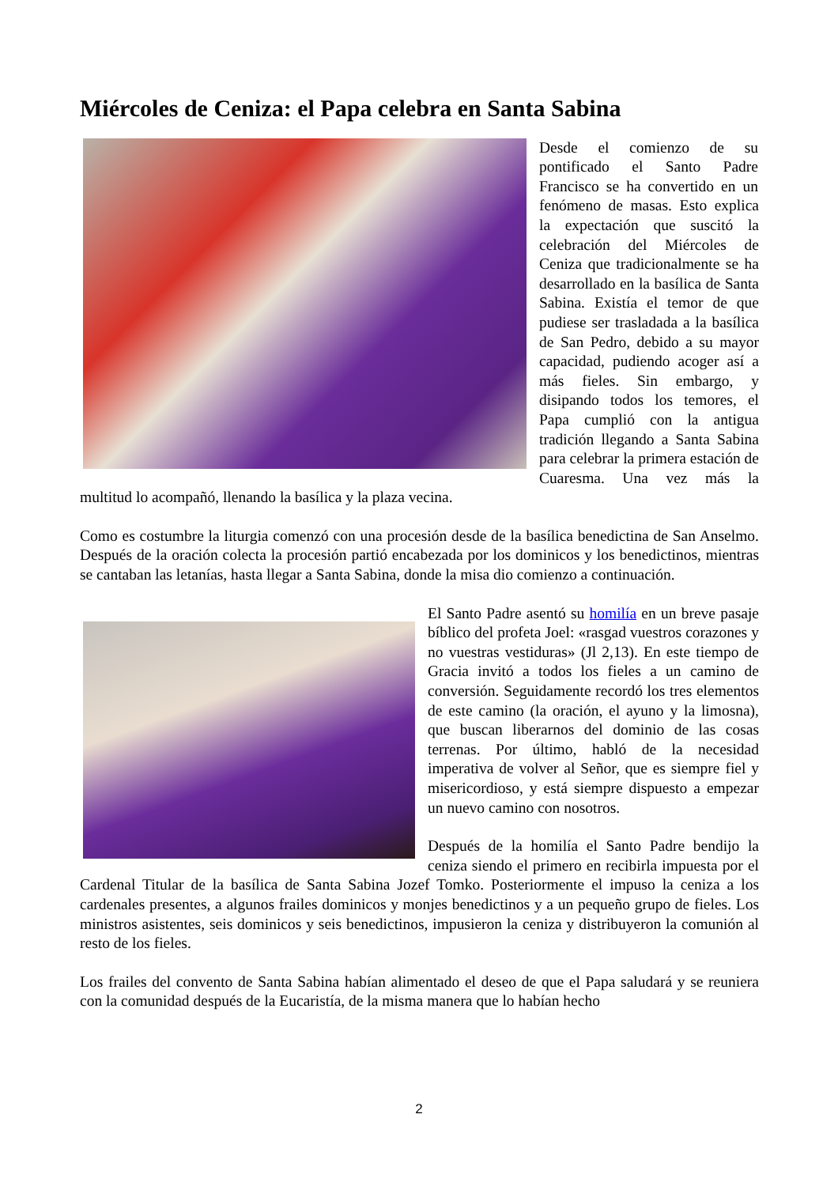Miércoles de Ceniza: el Papa celebra en Santa Sabina
Desde el comienzo de su pontificado el Santo Padre Francisco se ha convertido en un fenómeno de masas. Esto explica la expectación que suscitó la celebración del Miércoles de Ceniza que tradicionalmente se ha desarrollado en la basílica de Santa Sabina. Existía el temor de que pudiese ser trasladada a la basílica de San Pedro, debido a su mayor capacidad, pudiendo acoger así a más fieles. Sin embargo, y disipando todos los temores, el Papa cumplió con la antigua tradición llegando a Santa Sabina para celebrar la primera estación de Cuaresma. Una vez más la multitud lo acompañó, llenando la basílica y la plaza vecina.
Como es costumbre la liturgia comenzó con una procesión desde de la basílica benedictina de San Anselmo. Después de la oración colecta la procesión partió encabezada por los dominicos y los benedictinos, mientras se cantaban las letanías, hasta llegar a Santa Sabina, donde la misa dio comienzo a continuación.
El Santo Padre asentó su homilía en un breve pasaje bíblico del profeta Joel: «rasgad vuestros corazones y no vuestras vestiduras» (Jl 2,13). En este tiempo de Gracia invitó a todos los fieles a un camino de conversión. Seguidamente recordó los tres elementos de este camino (la oración, el ayuno y la limosna), que buscan liberarnos del dominio de las cosas terrenas. Por último, habló de la necesidad imperativa de volver al Señor, que es siempre fiel y misericordioso, y está siempre dispuesto a empezar un nuevo camino con nosotros.
Después de la homilía el Santo Padre bendijo la ceniza siendo el primero en recibirla impuesta por el Cardenal Titular de la basílica de Santa Sabina Jozef Tomko. Posteriormente el impuso la ceniza a los cardenales presentes, a algunos frailes dominicos y monjes benedictinos y a un pequeño grupo de fieles. Los ministros asistentes, seis dominicos y seis benedictinos, impusieron la ceniza y distribuyeron la comunión al resto de los fieles.
Los frailes del convento de Santa Sabina habían alimentado el deseo de que el Papa saludará y se reuniera con la comunidad después de la Eucaristía, de la misma manera que lo habían hecho
2